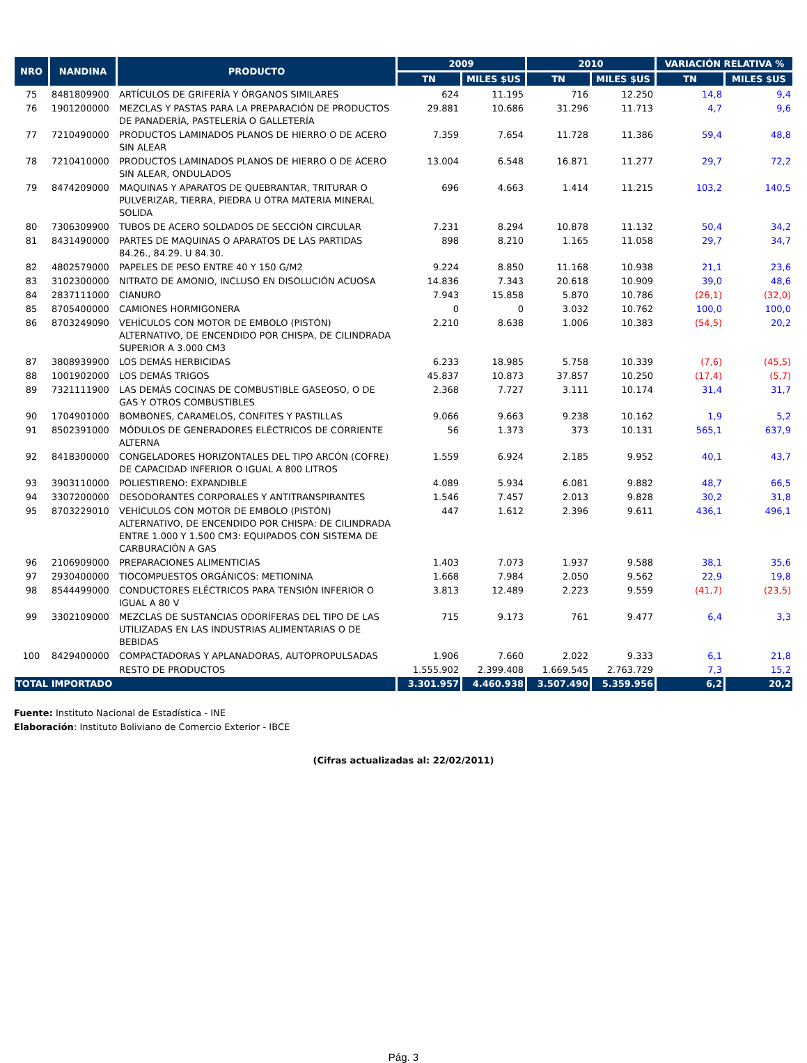| NRO | NANDINA | PRODUCTO | 2009 | | 2010 | | VARIACIÓN RELATIVA % | |
| --- | --- | --- | --- | --- | --- | --- | --- | --- |
| | | | TN | MILES $US | TN | MILES $US | TN | MILES $US |
| 75 | 8481809900 | ARTÍCULOS DE GRIFERÍA Y ÓRGANOS SIMILARES | 624 | 11.195 | 716 | 12.250 | 14,8 | 9,4 |
| 76 | 1901200000 | MEZCLAS Y PASTAS PARA LA PREPARACIÓN DE PRODUCTOS DE PANADERÍA, PASTELERÍA O GALLETERÍA | 29.881 | 10.686 | 31.296 | 11.713 | 4,7 | 9,6 |
| 77 | 7210490000 | PRODUCTOS LAMINADOS PLANOS DE HIERRO O DE ACERO SIN ALEAR | 7.359 | 7.654 | 11.728 | 11.386 | 59,4 | 48,8 |
| 78 | 7210410000 | PRODUCTOS LAMINADOS PLANOS DE HIERRO O DE ACERO SIN ALEAR, ONDULADOS | 13.004 | 6.548 | 16.871 | 11.277 | 29,7 | 72,2 |
| 79 | 8474209000 | MAQUINAS Y APARATOS DE QUEBRANTAR, TRITURAR O PULVERIZAR, TIERRA, PIEDRA U OTRA MATERIA MINERAL SOLIDA | 696 | 4.663 | 1.414 | 11.215 | 103,2 | 140,5 |
| 80 | 7306309900 | TUBOS DE ACERO SOLDADOS DE SECCIÓN CIRCULAR | 7.231 | 8.294 | 10.878 | 11.132 | 50,4 | 34,2 |
| 81 | 8431490000 | PARTES DE MAQUINAS O APARATOS DE LAS PARTIDAS 84.26., 84.29. U 84.30. | 898 | 8.210 | 1.165 | 11.058 | 29,7 | 34,7 |
| 82 | 4802579000 | PAPELES DE PESO ENTRE 40 Y 150 G/M2 | 9.224 | 8.850 | 11.168 | 10.938 | 21,1 | 23,6 |
| 83 | 3102300000 | NITRATO DE AMONIO, INCLUSO EN DISOLUCIÓN ACUOSA | 14.836 | 7.343 | 20.618 | 10.909 | 39,0 | 48,6 |
| 84 | 2837111000 | CIANURO | 7.943 | 15.858 | 5.870 | 10.786 | (26,1) | (32,0) |
| 85 | 8705400000 | CAMIONES HORMIGONERA | 0 | 0 | 3.032 | 10.762 | 100,0 | 100,0 |
| 86 | 8703249090 | VEHÍCULOS CON MOTOR DE EMBOLO (PISTÓN) ALTERNATIVO, DE ENCENDIDO POR CHISPA, DE CILINDRADA SUPERIOR A 3.000 CM3 | 2.210 | 8.638 | 1.006 | 10.383 | (54,5) | 20,2 |
| 87 | 3808939900 | LOS DEMÁS HERBICIDAS | 6.233 | 18.985 | 5.758 | 10.339 | (7,6) | (45,5) |
| 88 | 1001902000 | LOS DEMÁS TRIGOS | 45.837 | 10.873 | 37.857 | 10.250 | (17,4) | (5,7) |
| 89 | 7321111900 | LAS DEMÁS COCINAS DE COMBUSTIBLE GASEOSO, O DE GAS Y OTROS COMBUSTIBLES | 2.368 | 7.727 | 3.111 | 10.174 | 31,4 | 31,7 |
| 90 | 1704901000 | BOMBONES, CARAMELOS, CONFITES Y PASTILLAS | 9.066 | 9.663 | 9.238 | 10.162 | 1,9 | 5,2 |
| 91 | 8502391000 | MÓDULOS DE GENERADORES ELÉCTRICOS DE CORRIENTE ALTERNA | 56 | 1.373 | 373 | 10.131 | 565,1 | 637,9 |
| 92 | 8418300000 | CONGELADORES HORIZONTALES DEL TIPO ARCÓN (COFRE) DE CAPACIDAD INFERIOR O IGUAL A 800 LITROS | 1.559 | 6.924 | 2.185 | 9.952 | 40,1 | 43,7 |
| 93 | 3903110000 | POLIESTIRENO: EXPANDIBLE | 4.089 | 5.934 | 6.081 | 9.882 | 48,7 | 66,5 |
| 94 | 3307200000 | DESODORANTES CORPORALES Y ANTITRANSPIRANTES | 1.546 | 7.457 | 2.013 | 9.828 | 30,2 | 31,8 |
| 95 | 8703229010 | VEHÍCULOS CON MOTOR DE EMBOLO (PISTÓN) ALTERNATIVO, DE ENCENDIDO POR CHISPA: DE CILINDRADA ENTRE 1.000 Y 1.500 CM3: EQUIPADOS CON SISTEMA DE CARBURACIÓN A GAS | 447 | 1.612 | 2.396 | 9.611 | 436,1 | 496,1 |
| 96 | 2106909000 | PREPARACIONES ALIMENTICIAS | 1.403 | 7.073 | 1.937 | 9.588 | 38,1 | 35,6 |
| 97 | 2930400000 | TIOCOMPUESTOS ORGÁNICOS: METIONINA | 1.668 | 7.984 | 2.050 | 9.562 | 22,9 | 19,8 |
| 98 | 8544499000 | CONDUCTORES ELÉCTRICOS PARA TENSIÓN INFERIOR O IGUAL A 80 V | 3.813 | 12.489 | 2.223 | 9.559 | (41,7) | (23,5) |
| 99 | 3302109000 | MEZCLAS DE SUSTANCIAS ODORÍFERAS DEL TIPO DE LAS UTILIZADAS EN LAS INDUSTRIAS ALIMENTARIAS O DE BEBIDAS | 715 | 9.173 | 761 | 9.477 | 6,4 | 3,3 |
| 100 | 8429400000 | COMPACTADORAS Y APLANADORAS, AUTOPROPULSADAS | 1.906 | 7.660 | 2.022 | 9.333 | 6,1 | 21,8 |
| | | RESTO DE PRODUCTOS | 1.555.902 | 2.399.408 | 1.669.545 | 2.763.729 | 7,3 | 15,2 |
| TOTAL IMPORTADO | | | 3.301.957 | 4.460.938 | 3.507.490 | 5.359.956 | 6,2 | 20,2 |
Fuente: Instituto Nacional de Estadística - INE
Elaboración: Instituto Boliviano de Comercio Exterior - IBCE
(Cifras actualizadas al: 22/02/2011)
Pág. 3